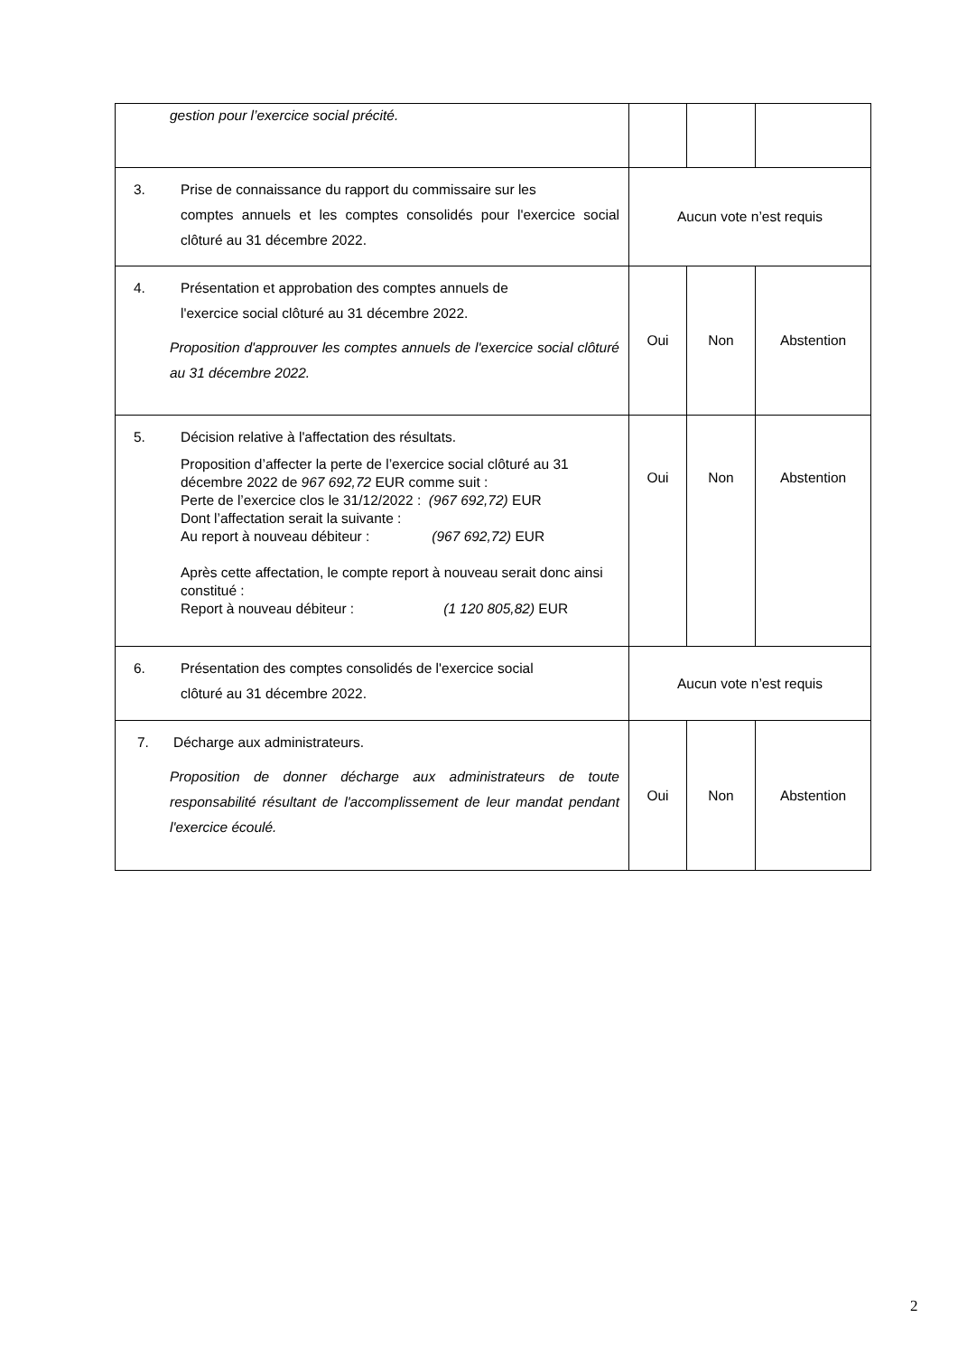| gestion pour l’exercice social précité. | | | |
| 3. Prise de connaissance du rapport du commissaire sur les comptes annuels et les comptes consolidés pour l'exercice social clôturé au 31 décembre 2022. | Aucun vote n’est requis | | |
| 4. Présentation et approbation des comptes annuels de l'exercice social clôturé au 31 décembre 2022. Proposition d'approuver les comptes annuels de l'exercice social clôturé au 31 décembre 2022. | Oui | Non | Abstention |
| 5. Décision relative à l'affectation des résultats. Proposition d’affecter la perte de l’exercice social clôturé au 31 décembre 2022 de 967 692,72 EUR comme suit : Perte de l’exercice clos le 31/12/2022 : (967 692,72) EUR Dont l’affectation serait la suivante : Au report à nouveau débiteur : (967 692,72) EUR Après cette affectation, le compte report à nouveau serait donc ainsi constitué : Report à nouveau débiteur : (1 120 805,82) EUR | Oui | Non | Abstention |
| 6. Présentation des comptes consolidés de l'exercice social clôturé au 31 décembre 2022. | Aucun vote n’est requis | | |
| 7. Décharge aux administrateurs. Proposition de donner décharge aux administrateurs de toute responsabilité résultant de l'accomplissement de leur mandat pendant l'exercice écoulé. | Oui | Non | Abstention |
2